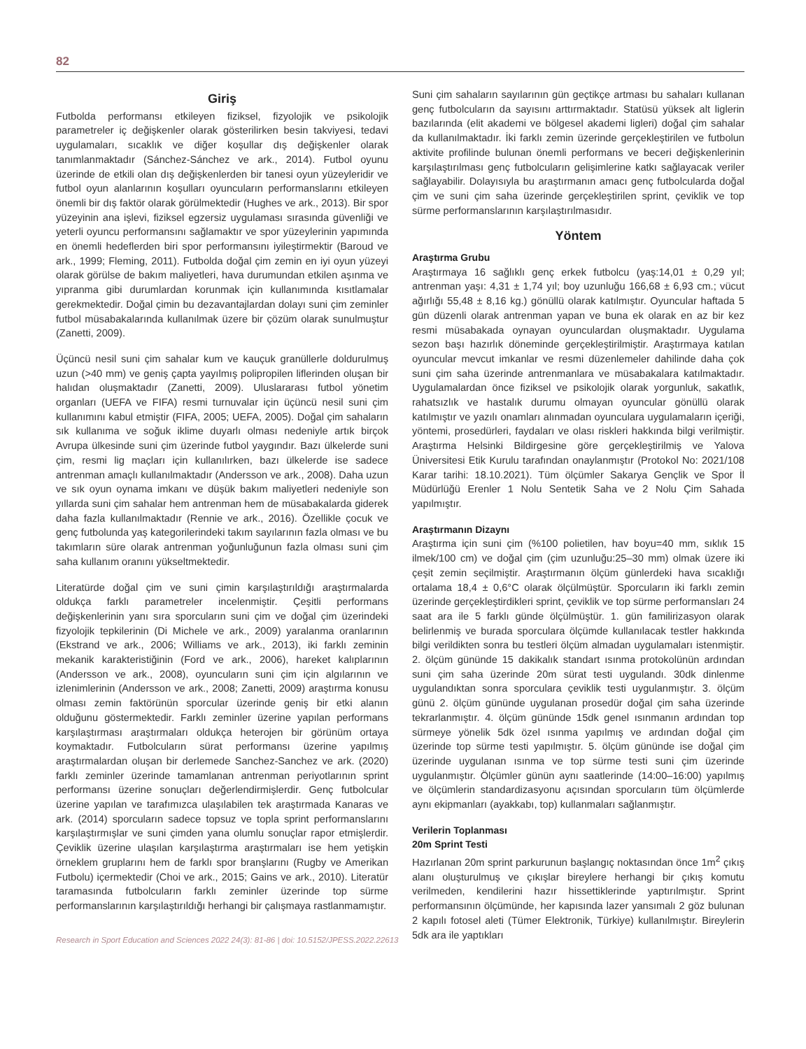82
Giriş
Futbolda performansı etkileyen fiziksel, fizyolojik ve psikolojik parametreler iç değişkenler olarak gösterilirken besin takviyesi, tedavi uygulamaları, sıcaklık ve diğer koşullar dış değişkenler olarak tanımlanmaktadır (Sánchez-Sánchez ve ark., 2014). Futbol oyunu üzerinde de etkili olan dış değişkenlerden bir tanesi oyun yüzeyleridir ve futbol oyun alanlarının koşulları oyuncuların performanslarını etkileyen önemli bir dış faktör olarak görülmektedir (Hughes ve ark., 2013). Bir spor yüzeyinin ana işlevi, fiziksel egzersiz uygulaması sırasında güvenliği ve yeterli oyuncu performansını sağlamaktır ve spor yüzeylerinin yapımında en önemli hedeflerden biri spor performansını iyileştirmektir (Baroud ve ark., 1999; Fleming, 2011). Futbolda doğal çim zemin en iyi oyun yüzeyi olarak görülse de bakım maliyetleri, hava durumundan etkilen aşınma ve yıpranma gibi durumlardan korunmak için kullanımında kısıtlamalar gerekmektedir. Doğal çimin bu dezavantajlardan dolayı suni çim zeminler futbol müsabakalarında kullanılmak üzere bir çözüm olarak sunulmuştur (Zanetti, 2009).
Üçüncü nesil suni çim sahalar kum ve kauçuk granüllerle doldurulmuş uzun (>40 mm) ve geniş çapta yayılmış polipropilen liflerinden oluşan bir halıdan oluşmaktadır (Zanetti, 2009). Uluslararası futbol yönetim organları (UEFA ve FIFA) resmi turnuvalar için üçüncü nesil suni çim kullanımını kabul etmiştir (FIFA, 2005; UEFA, 2005). Doğal çim sahaların sık kullanıma ve soğuk iklime duyarlı olması nedeniyle artık birçok Avrupa ülkesinde suni çim üzerinde futbol yaygındır. Bazı ülkelerde suni çim, resmi lig maçları için kullanılırken, bazı ülkelerde ise sadece antrenman amaçlı kullanılmaktadır (Andersson ve ark., 2008). Daha uzun ve sık oyun oynama imkanı ve düşük bakım maliyetleri nedeniyle son yıllarda suni çim sahalar hem antrenman hem de müsabakalarda giderek daha fazla kullanılmaktadır (Rennie ve ark., 2016). Özellikle çocuk ve genç futbolunda yaş kategorilerindeki takım sayılarının fazla olması ve bu takımların süre olarak antrenman yoğunluğunun fazla olması suni çim saha kullanım oranını yükseltmektedir.
Literatürde doğal çim ve suni çimin karşılaştırıldığı araştırmalarda oldukça farklı parametreler incelenmiştir. Çeşitli performans değişkenlerinin yanı sıra sporcuların suni çim ve doğal çim üzerindeki fizyolojik tepkilerinin (Di Michele ve ark., 2009) yaralanma oranlarının (Ekstrand ve ark., 2006; Williams ve ark., 2013), iki farklı zeminin mekanik karakteristiğinin (Ford ve ark., 2006), hareket kalıplarının (Andersson ve ark., 2008), oyuncuların suni çim için algılarının ve izlenimlerinin (Andersson ve ark., 2008; Zanetti, 2009) araştırma konusu olması zemin faktörünün sporcular üzerinde geniş bir etki alanın olduğunu göstermektedir. Farklı zeminler üzerine yapılan performans karşılaştırması araştırmaları oldukça heterojen bir görünüm ortaya koymaktadır. Futbolcuların sürat performansı üzerine yapılmış araştırmalardan oluşan bir derlemede Sanchez-Sanchez ve ark. (2020) farklı zeminler üzerinde tamamlanan antrenman periyotlarının sprint performansı üzerine sonuçları değerlendirmişlerdir. Genç futbolcular üzerine yapılan ve tarafımızca ulaşılabilen tek araştırmada Kanaras ve ark. (2014) sporcuların sadece topsuz ve topla sprint performanslarını karşılaştırmışlar ve suni çimden yana olumlu sonuçlar rapor etmişlerdir. Çeviklik üzerine ulaşılan karşılaştırma araştırmaları ise hem yetişkin örneklem gruplarını hem de farklı spor branşlarını (Rugby ve Amerikan Futbolu) içermektedir (Choi ve ark., 2015; Gains ve ark., 2010). Literatür taramasında futbolcuların farklı zeminler üzerinde top sürme performanslarının karşılaştırıldığı herhangi bir çalışmaya rastlanmamıştır.
Suni çim sahaların sayılarının gün geçtikçe artması bu sahaları kullanan genç futbolcuların da sayısını arttırmaktadır. Statüsü yüksek alt liglerin bazılarında (elit akademi ve bölgesel akademi ligleri) doğal çim sahalar da kullanılmaktadır. İki farklı zemin üzerinde gerçekleştirilen ve futbolun aktivite profilinde bulunan önemli performans ve beceri değişkenlerinin karşılaştırılması genç futbolcuların gelişimlerine katkı sağlayacak veriler sağlayabilir. Dolayısıyla bu araştırmanın amacı genç futbolcularda doğal çim ve suni çim saha üzerinde gerçekleştirilen sprint, çeviklik ve top sürme performanslarının karşılaştırılmasıdır.
Yöntem
Araştırma Grubu
Araştırmaya 16 sağlıklı genç erkek futbolcu (yaş:14,01 ± 0,29 yıl; antrenman yaşı: 4,31 ± 1,74 yıl; boy uzunluğu 166,68 ± 6,93 cm.; vücut ağırlığı 55,48 ± 8,16 kg.) gönüllü olarak katılmıştır. Oyuncular haftada 5 gün düzenli olarak antrenman yapan ve buna ek olarak en az bir kez resmi müsabakada oynayan oyunculardan oluşmaktadır. Uygulama sezon başı hazırlık döneminde gerçekleştirilmiştir. Araştırmaya katılan oyuncular mevcut imkanlar ve resmi düzenlemeler dahilinde daha çok suni çim saha üzerinde antrenmanlara ve müsabakalara katılmaktadır. Uygulamalardan önce fiziksel ve psikolojik olarak yorgunluk, sakatlık, rahatsızlık ve hastalık durumu olmayan oyuncular gönüllü olarak katılmıştır ve yazılı onamları alınmadan oyunculara uygulamaların içeriği, yöntemi, prosedürleri, faydaları ve olası riskleri hakkında bilgi verilmiştir. Araştırma Helsinki Bildirgesine göre gerçekleştirilmiş ve Yalova Üniversitesi Etik Kurulu tarafından onaylanmıştır (Protokol No: 2021/108 Karar tarihi: 18.10.2021). Tüm ölçümler Sakarya Gençlik ve Spor İl Müdürlüğü Erenler 1 Nolu Sentetik Saha ve 2 Nolu Çim Sahada yapılmıştır.
Araştırmanın Dizaynı
Araştırma için suni çim (%100 polietilen, hav boyu=40 mm, sıklık 15 ilmek/100 cm) ve doğal çim (çim uzunluğu:25–30 mm) olmak üzere iki çeşit zemin seçilmiştir. Araştırmanın ölçüm günlerdeki hava sıcaklığı ortalama 18,4 ± 0,6°C olarak ölçülmüştür. Sporcuların iki farklı zemin üzerinde gerçekleştirdikleri sprint, çeviklik ve top sürme performansları 24 saat ara ile 5 farklı günde ölçülmüştür. 1. gün familirizasyon olarak belirlenmiş ve burada sporculara ölçümde kullanılacak testler hakkında bilgi verildikten sonra bu testleri ölçüm almadan uygulamaları istenmiştir. 2. ölçüm gününde 15 dakikalık standart ısınma protokolünün ardından suni çim saha üzerinde 20m sürat testi uygulandı. 30dk dinlenme uygulandıktan sonra sporculara çeviklik testi uygulanmıştır. 3. ölçüm günü 2. ölçüm gününde uygulanan prosedür doğal çim saha üzerinde tekrarlanmıştır. 4. ölçüm gününde 15dk genel ısınmanın ardından top sürmeye yönelik 5dk özel ısınma yapılmış ve ardından doğal çim üzerinde top sürme testi yapılmıştır. 5. ölçüm gününde ise doğal çim üzerinde uygulanan ısınma ve top sürme testi suni çim üzerinde uygulanmıştır. Ölçümler günün aynı saatlerinde (14:00–16:00) yapılmış ve ölçümlerin standardizasyonu açısından sporcuların tüm ölçümlerde aynı ekipmanları (ayakkabı, top) kullanmaları sağlanmıştır.
Verilerin Toplanması
20m Sprint Testi
Hazırlanan 20m sprint parkurunun başlangıç noktasından önce 1m<sup>2</sup> çıkış alanı oluşturulmuş ve çıkışlar bireylere herhangi bir çıkış komutu verilmeden, kendilerini hazır hissettiklerinde yaptırılmıştır. Sprint performansının ölçümünde, her kapısında lazer yansımalı 2 göz bulunan 2 kapılı fotosel aleti (Tümer Elektronik, Türkiye) kullanılmıştır. Bireylerin 5dk ara ile yaptıkları
Research in Sport Education and Sciences 2022 24(3): 81-86 | doi: 10.5152/JPESS.2022.22613